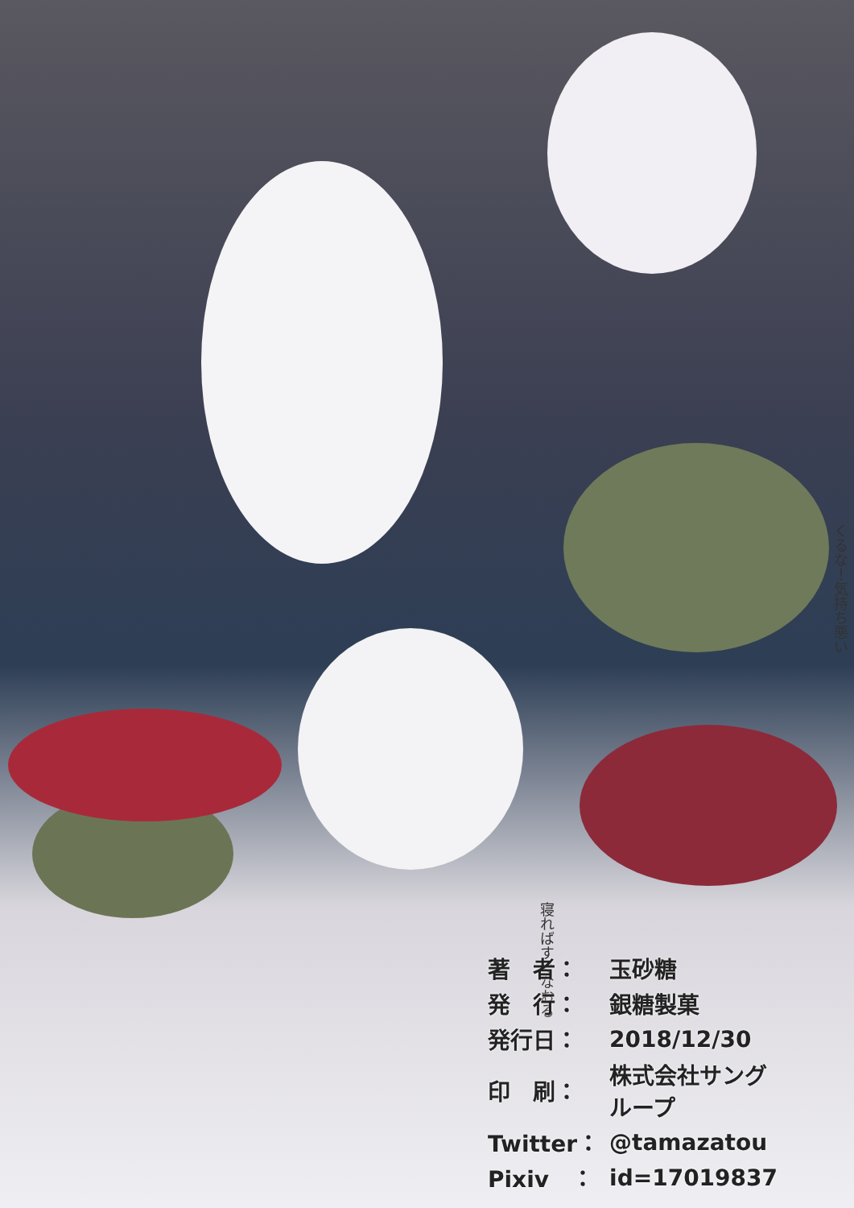くるな！気持ち悪い
寝ればすぐなおる
| 著 者： | 玉砂糖 |
| 発 行： | 銀糖製菓 |
| 発行日： | 2018/12/30 |
| 印 刷： | 株式会社サングループ |
| Twitter： | @tamazatou |
| Pixiv ： | id=17019837 |